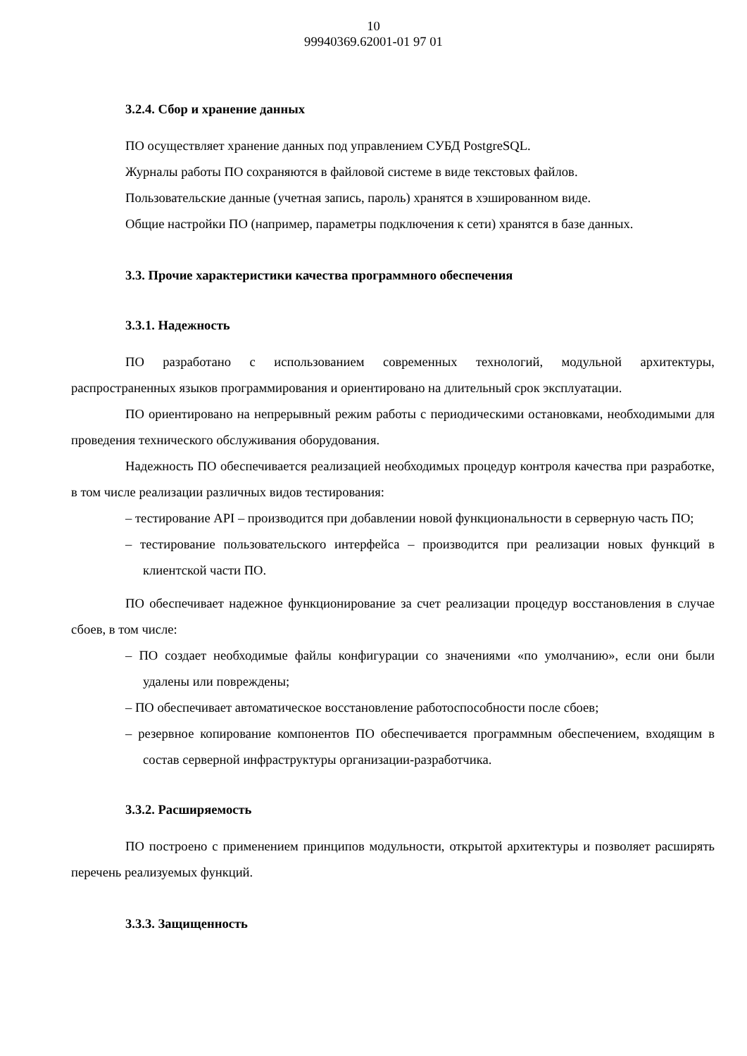10
99940369.62001-01 97 01
3.2.4. Сбор и хранение данных
ПО осуществляет хранение данных под управлением СУБД PostgreSQL.
Журналы работы ПО сохраняются в файловой системе в виде текстовых файлов.
Пользовательские данные (учетная запись, пароль) хранятся в хэшированном виде.
Общие настройки ПО (например, параметры подключения к сети) хранятся в базе данных.
3.3. Прочие характеристики качества программного обеспечения
3.3.1. Надежность
ПО разработано с использованием современных технологий, модульной архитектуры, распространенных языков программирования и ориентировано на длительный срок эксплуатации.
ПО ориентировано на непрерывный режим работы с периодическими остановками, необходимыми для проведения технического обслуживания оборудования.
Надежность ПО обеспечивается реализацией необходимых процедур контроля качества при разработке, в том числе реализации различных видов тестирования:
– тестирование API – производится при добавлении новой функциональности в серверную часть ПО;
– тестирование пользовательского интерфейса – производится при реализации новых функций в клиентской части ПО.
ПО обеспечивает надежное функционирование за счет реализации процедур восстановления в случае сбоев, в том числе:
– ПО создает необходимые файлы конфигурации со значениями «по умолчанию», если они были удалены или повреждены;
– ПО обеспечивает автоматическое восстановление работоспособности после сбоев;
– резервное копирование компонентов ПО обеспечивается программным обеспечением, входящим в состав серверной инфраструктуры организации-разработчика.
3.3.2. Расширяемость
ПО построено с применением принципов модульности, открытой архитектуры и позволяет расширять перечень реализуемых функций.
3.3.3. Защищенность